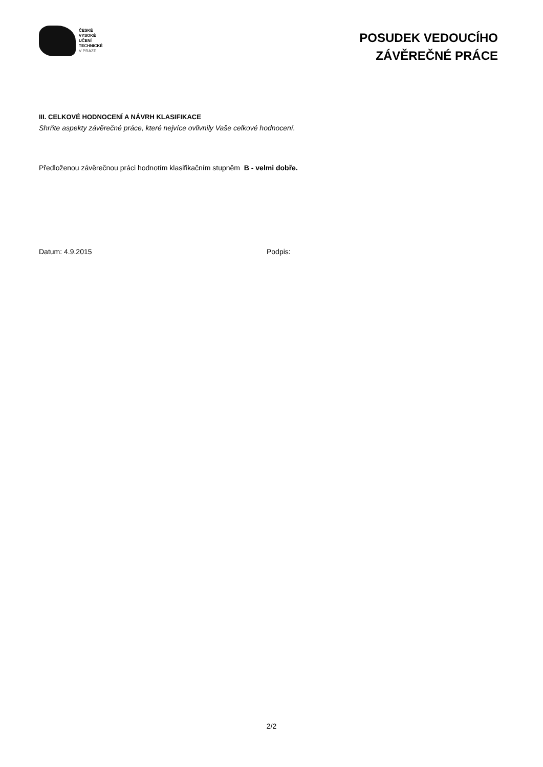ČESKÉ
VYSOKÉ
UČENÍ
TECHNICKÉ
V PRAZE
POSUDEK VEDOUCÍHO
ZÁVĚREČNÉ PRÁCE
III. CELKOVÉ HODNOCENÍ A NÁVRH KLASIFIKACE
Shrňte aspekty závěrečné práce, které nejvíce ovlivnily Vaše celkové hodnocení.
Předloženou závěrečnou práci hodnotím klasifikačním stupněm B - velmi dobře.
Datum: 4.9.2015 Podpis:
2/2